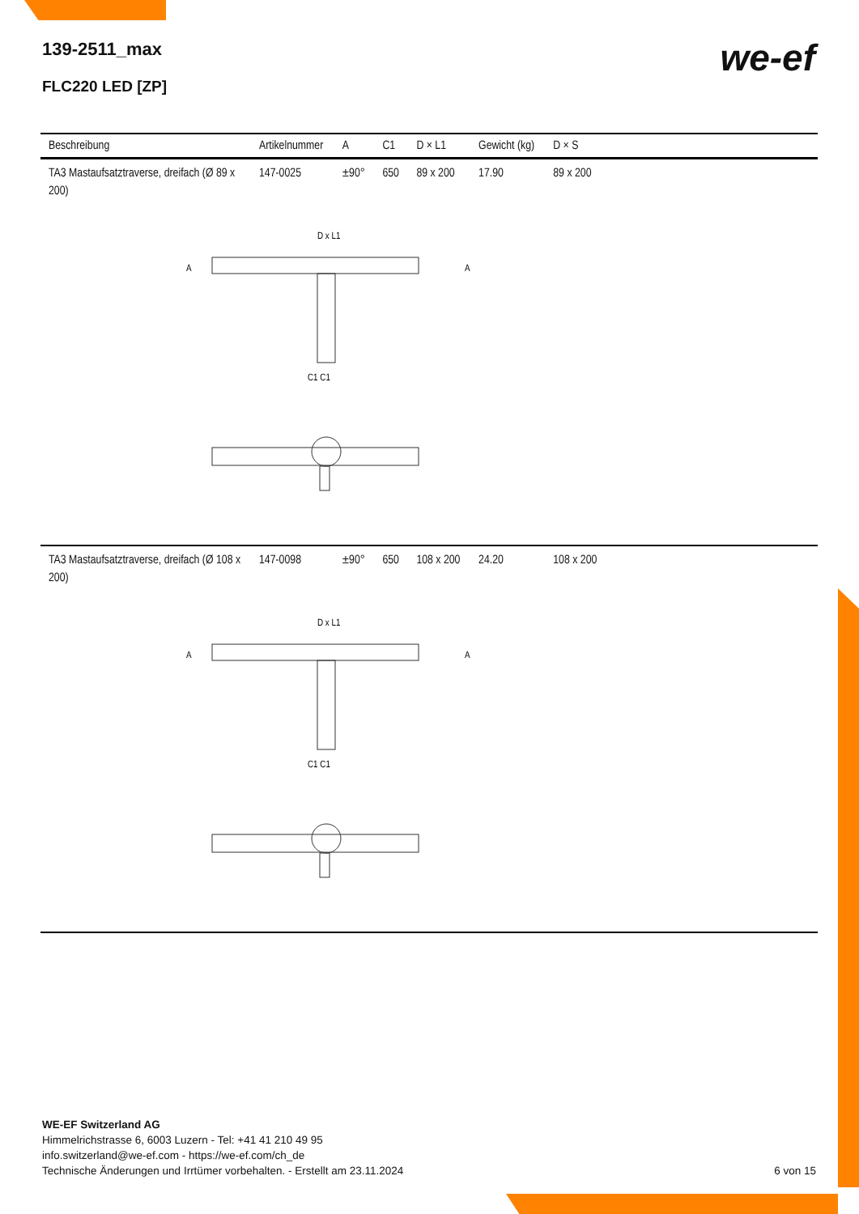139-2511_max
FLC220 LED [ZP]
we-ef
| Beschreibung | Artikelnummer | A | C1 | D × L1 | Gewicht (kg) | D × S | |
| --- | --- | --- | --- | --- | --- | --- | --- |
| TA3 Mastaufsatztraverse, dreifach (Ø 89 x 200) | 147-0025 | ±90° | 650 | 89 x 200 | 17.90 | 89 x 200 | |
| D x L1 A A C1 C1 | | | | | | | |
| TA3 Mastaufsatztraverse, dreifach (Ø 108 x 200) | 147-0098 | ±90° | 650 | 108 x 200 | 24.20 | 108 x 200 | |
| D x L1 A A C1 C1 | | | | | | | |
WE-EF Switzerland AG
Himmelrichstrasse 6, 6003 Luzern - Tel: +41 41 210 49 95
info.switzerland@we-ef.com - https://we-ef.com/ch_de
Technische Änderungen und Irrtümer vorbehalten. - Erstellt am 23.11.2024
6 von 15